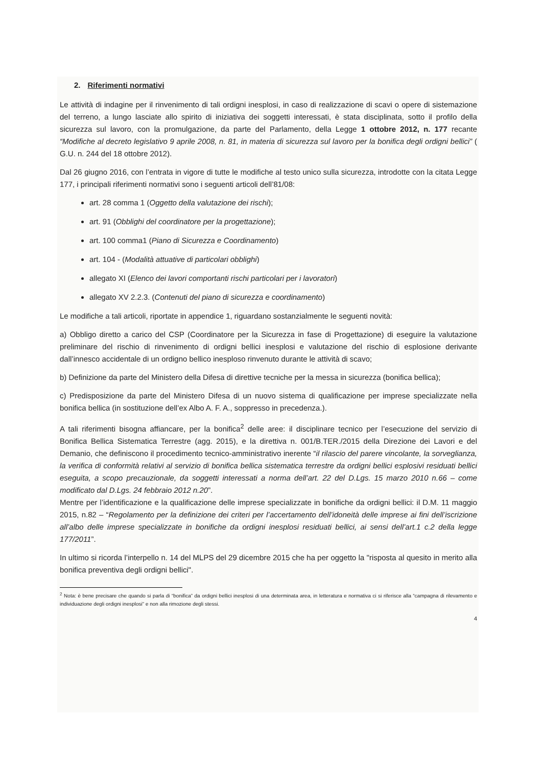2. Riferimenti normativi
Le attività di indagine per il rinvenimento di tali ordigni inesplosi, in caso di realizzazione di scavi o opere di sistemazione del terreno, a lungo lasciate allo spirito di iniziativa dei soggetti interessati, è stata disciplinata, sotto il profilo della sicurezza sul lavoro, con la promulgazione, da parte del Parlamento, della Legge 1 ottobre 2012, n. 177 recante “Modifiche al decreto legislativo 9 aprile 2008, n. 81, in materia di sicurezza sul lavoro per la bonifica degli ordigni bellici” ( G.U. n. 244 del 18 ottobre 2012).
Dal 26 giugno 2016, con l’entrata in vigore di tutte le modifiche al testo unico sulla sicurezza, introdotte con la citata Legge 177, i principali riferimenti normativi sono i seguenti articoli dell’81/08:
art. 28 comma 1 (Oggetto della valutazione dei rischi);
art. 91 (Obblighi del coordinatore per la progettazione);
art. 100 comma1 (Piano di Sicurezza e Coordinamento)
art. 104 - (Modalità attuative di particolari obblighi)
allegato XI (Elenco dei lavori comportanti rischi particolari per i lavoratori)
allegato XV 2.2.3. (Contenuti del piano di sicurezza e coordinamento)
Le modifiche a tali articoli, riportate in appendice 1, riguardano sostanzialmente le seguenti novità:
a) Obbligo diretto a carico del CSP (Coordinatore per la Sicurezza in fase di Progettazione) di eseguire la valutazione preliminare del rischio di rinvenimento di ordigni bellici inesplosi e valutazione del rischio di esplosione derivante dall’innesco accidentale di un ordigno bellico inesploso rinvenuto durante le attività di scavo;
b) Definizione da parte del Ministero della Difesa di direttive tecniche per la messa in sicurezza (bonifica bellica);
c) Predisposizione da parte del Ministero Difesa di un nuovo sistema di qualificazione per imprese specializzate nella bonifica bellica (in sostituzione dell’ex Albo A. F. A., soppresso in precedenza.).
A tali riferimenti bisogna affiancare, per la bonifica<sup>2</sup> delle aree: il disciplinare tecnico per l’esecuzione del servizio di Bonifica Bellica Sistematica Terrestre (agg. 2015), e la direttiva n. 001/B.TER./2015 della Direzione dei Lavori e del Demanio, che definiscono il procedimento tecnico-amministrativo inerente “il rilascio del parere vincolante, la sorveglianza, la verifica di conformità relativi al servizio di bonifica bellica sistematica terrestre da ordigni bellici esplosivi residuati bellici eseguita, a scopo precauzionale, da soggetti interessati a norma dell’art. 22 del D.Lgs. 15 marzo 2010 n.66 – come modificato dal D.Lgs. 24 febbraio 2012 n.20”.
Mentre per l’identificazione e la qualificazione delle imprese specializzate in bonifiche da ordigni bellici: il D.M. 11 maggio 2015, n.82 – “Regolamento per la definizione dei criteri per l’accertamento dell’idoneità delle imprese ai fini dell’iscrizione all’albo delle imprese specializzate in bonifiche da ordigni inesplosi residuati bellici, ai sensi dell’art.1 c.2 della legge 177/2011”.
In ultimo si ricorda l’interpello n. 14 del MLPS del 29 dicembre 2015 che ha per oggetto la "risposta al quesito in merito alla bonifica preventiva degli ordigni bellici".
<sup>2</sup> Nota: è bene precisare che quando si parla di “bonifica” da ordigni bellici inesplosi di una determinata area, in letteratura e normativa ci si riferisce alla “campagna di rilevamento e individuazione degli ordigni inesplosi” e non alla rimozione degli stessi.
4